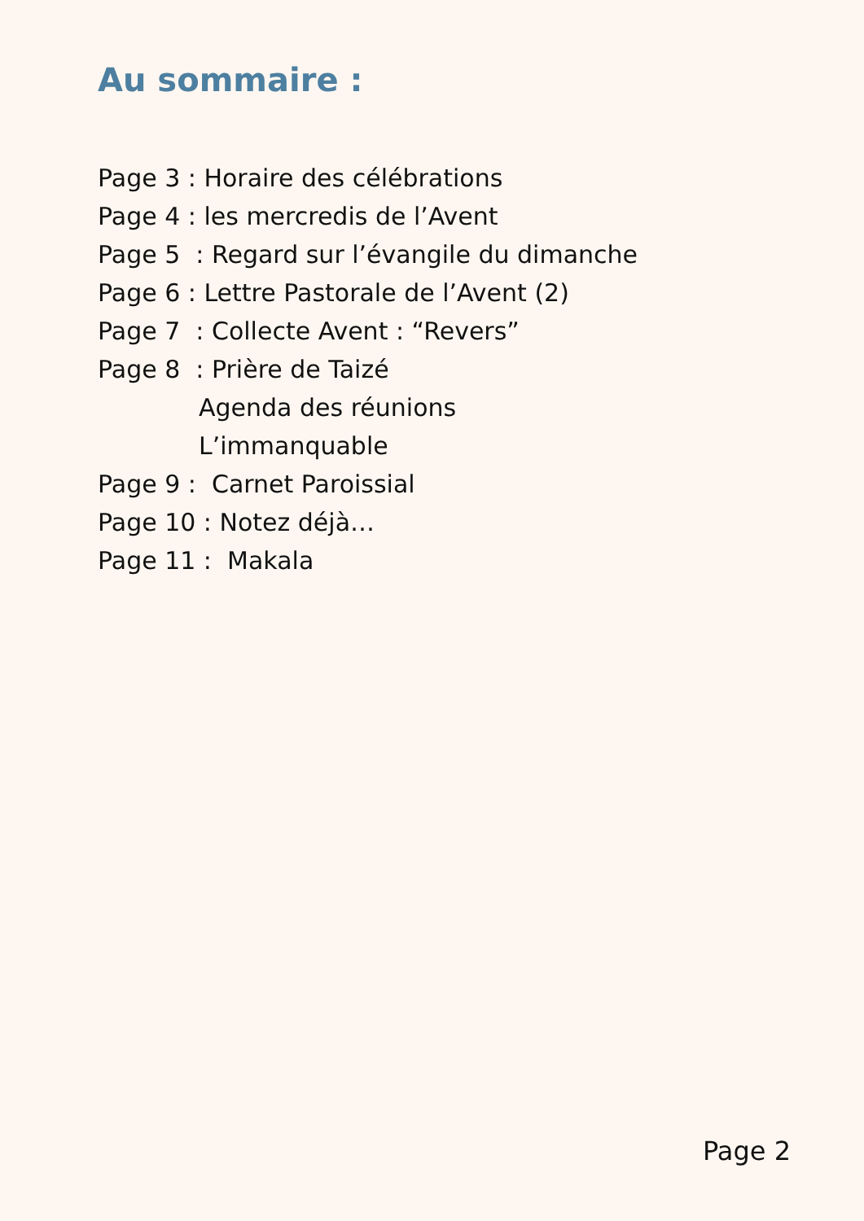Au sommaire :
Page 3 : Horaire des célébrations
Page 4 : les mercredis de l’Avent
Page 5 : Regard sur l’évangile du dimanche
Page 6 : Lettre Pastorale de l’Avent (2)
Page 7 : Collecte Avent : “Revers”
Page 8 : Prière de Taizé
Agenda des réunions
L’immanquable
Page 9 : Carnet Paroissial
Page 10 : Notez déjà…
Page 11 : Makala
Page 2